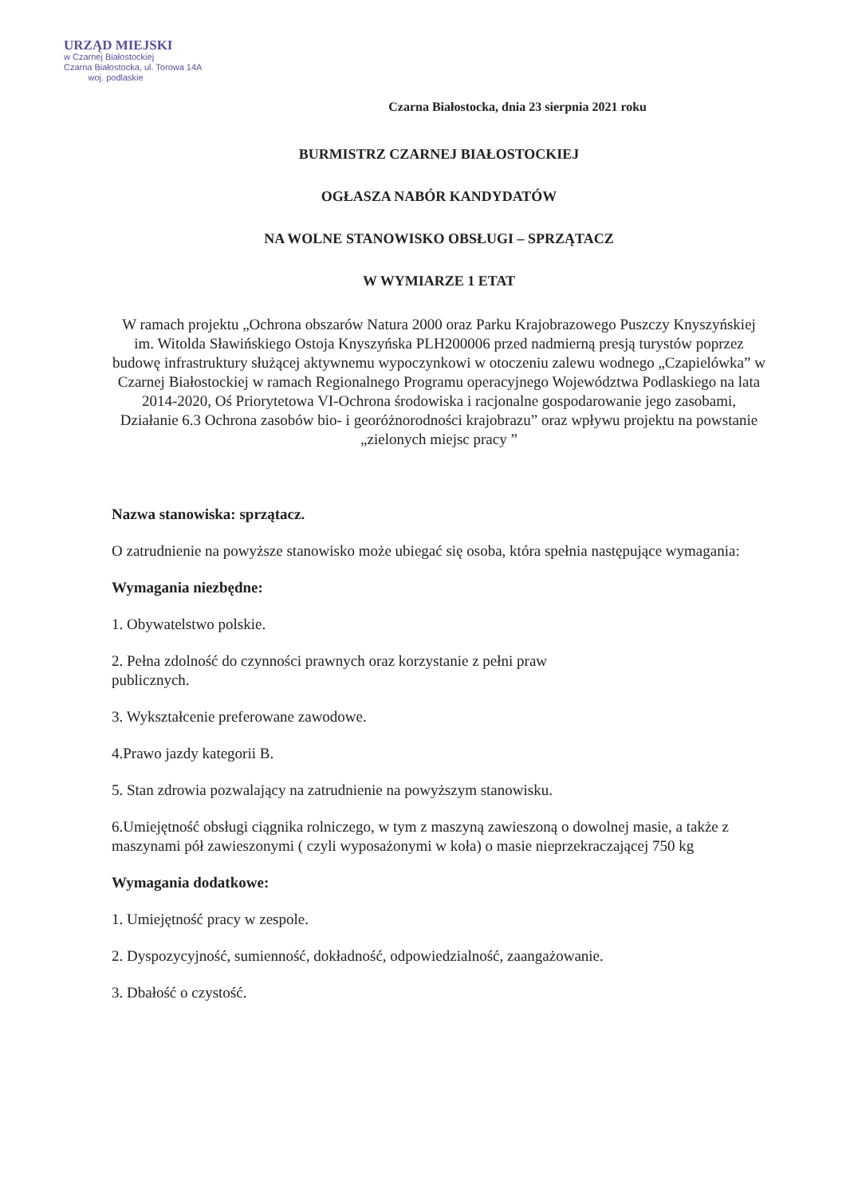URZĄD MIEJSKI
w Czarnej Białostockiej
Czarna Białostocka, ul. Torowa 14A
woj. podlaskie
Czarna Białostocka, dnia 23 sierpnia 2021 roku
BURMISTRZ CZARNEJ BIAŁOSTOCKIEJ
OGŁASZA NABÓR KANDYDATÓW
NA WOLNE STANOWISKO OBSŁUGI – SPRZĄTACZ
W WYMIARZE 1 ETAT
W ramach projektu „Ochrona obszarów Natura 2000 oraz Parku Krajobrazowego Puszczy Knyszyńskiej im. Witolda Sławińskiego Ostoja Knyszyńska PLH200006 przed nadmierną presją turystów poprzez budowę infrastruktury służącej aktywnemu wypoczynkowi w otoczeniu zalewu wodnego „Czapielówka” w Czarnej Białostockiej w ramach Regionalnego Programu operacyjnego Województwa Podlaskiego na lata 2014-2020, Oś Priorytetowa VI-Ochrona środowiska i racjonalne gospodarowanie jego zasobami, Działanie 6.3 Ochrona zasobów bio- i georóżnorodności krajobrazu” oraz wpływu projektu na powstanie „zielonych miejsc pracy ”
Nazwa stanowiska: sprzątacz.
O zatrudnienie na powyższe stanowisko może ubiegać się osoba, która spełnia następujące wymagania:
Wymagania niezbędne:
1. Obywatelstwo polskie.
2. Pełna zdolność do czynności prawnych oraz korzystanie z pełni praw
publicznych.
3. Wykształcenie preferowane zawodowe.
4.Prawo jazdy kategorii B.
5. Stan zdrowia pozwalający na zatrudnienie na powyższym stanowisku.
6.Umiejętność obsługi ciągnika rolniczego, w tym z maszyną zawieszoną o dowolnej masie, a także z maszynami pół zawieszonymi ( czyli wyposażonymi w koła) o masie nieprzekraczającej 750 kg
Wymagania dodatkowe:
1. Umiejętność pracy w zespole.
2. Dyspozycyjność, sumienność, dokładność, odpowiedzialność, zaangażowanie.
3. Dbałość o czystość.